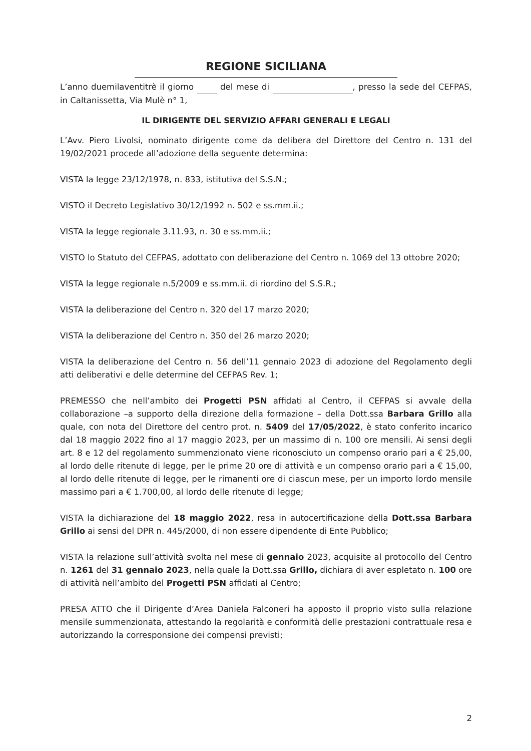REGIONE SICILIANA
L’anno duemilaventitrè il giorno del mese di , presso la sede del CEFPAS, in Caltanissetta, Via Mulè n° 1,
IL DIRIGENTE DEL SERVIZIO AFFARI GENERALI E LEGALI
L’Avv. Piero Livolsi, nominato dirigente come da delibera del Direttore del Centro n. 131 del 19/02/2021 procede all’adozione della seguente determina:
VISTA la legge 23/12/1978, n. 833, istitutiva del S.S.N.;
VISTO il Decreto Legislativo 30/12/1992 n. 502 e ss.mm.ii.;
VISTA la legge regionale 3.11.93, n. 30 e ss.mm.ii.;
VISTO lo Statuto del CEFPAS, adottato con deliberazione del Centro n. 1069 del 13 ottobre 2020;
VISTA la legge regionale n.5/2009 e ss.mm.ii. di riordino del S.S.R.;
VISTA la deliberazione del Centro n. 320 del 17 marzo 2020;
VISTA la deliberazione del Centro n. 350 del 26 marzo 2020;
VISTA la deliberazione del Centro n. 56 dell’11 gennaio 2023 di adozione del Regolamento degli atti deliberativi e delle determine del CEFPAS Rev. 1;
PREMESSO che nell’ambito dei Progetti PSN affidati al Centro, il CEFPAS si avvale della collaborazione –a supporto della direzione della formazione – della Dott.ssa Barbara Grillo alla quale, con nota del Direttore del centro prot. n. 5409 del 17/05/2022, è stato conferito incarico dal 18 maggio 2022 fino al 17 maggio 2023, per un massimo di n. 100 ore mensili. Ai sensi degli art. 8 e 12 del regolamento summenzionato viene riconosciuto un compenso orario pari a € 25,00, al lordo delle ritenute di legge, per le prime 20 ore di attività e un compenso orario pari a € 15,00, al lordo delle ritenute di legge, per le rimanenti ore di ciascun mese, per un importo lordo mensile massimo pari a € 1.700,00, al lordo delle ritenute di legge;
VISTA la dichiarazione del 18 maggio 2022, resa in autocertificazione della Dott.ssa Barbara Grillo ai sensi del DPR n. 445/2000, di non essere dipendente di Ente Pubblico;
VISTA la relazione sull’attività svolta nel mese di gennaio 2023, acquisite al protocollo del Centro n. 1261 del 31 gennaio 2023, nella quale la Dott.ssa Grillo, dichiara di aver espletato n. 100 ore di attività nell’ambito del Progetti PSN affidati al Centro;
PRESA ATTO che il Dirigente d’Area Daniela Falconeri ha apposto il proprio visto sulla relazione mensile summenzionata, attestando la regolarità e conformità delle prestazioni contrattuale resa e autorizzando la corresponsione dei compensi previsti;
2